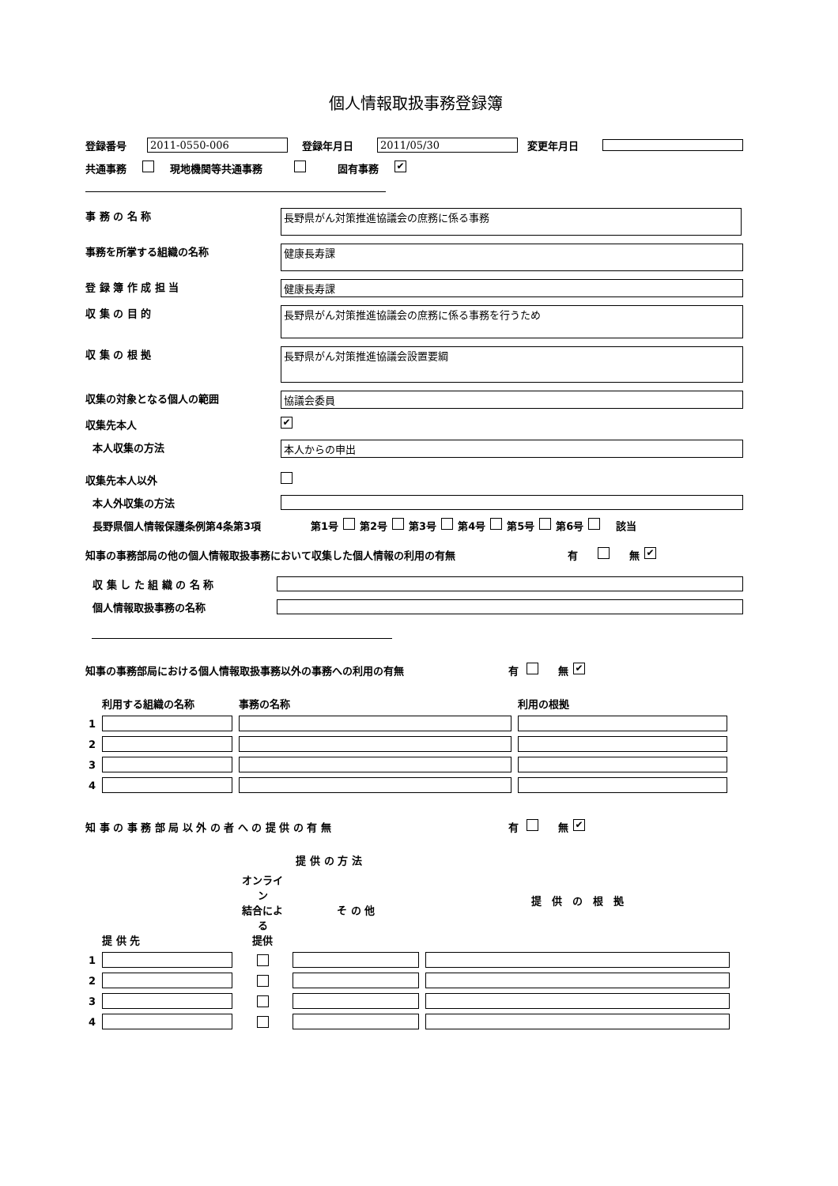個人情報取扱事務登録簿
登録番号 2011-0550-006 登録年月日 2011/05/30 変更年月日
共通事務 現地機関等共通事務 固有事務 ✔
事 務 の 名 称
長野県がん対策推進協議会の庶務に係る事務
事務を所掌する組織の名称
健康長寿課
登 録 簿 作 成 担 当 健康長寿課
収 集 の 目 的
長野県がん対策推進協議会の庶務に係る事務を行うため
収 集 の 根 拠
長野県がん対策推進協議会設置要綱
収集の対象となる個人の範囲 協議会委員
収集先本人 ✔
本人収集の方法 本人からの申出
収集先本人以外
本人外収集の方法
長野県個人情報保護条例第4条第3項 第1号 第2号 第3号 第4号 第5号 第6号 該当
知事の事務部局の他の個人情報取扱事務において収集した個人情報の利用の有無 有 無 ✔
収 集 し た 組 織 の 名 称
個人情報取扱事務の名称
知事の事務部局における個人情報取扱事務以外の事務への利用の有無 有 無 ✔
| | 利用する組織の名称 | 事務の名称 | 利用の根拠 |
| 1 | | | |
| 2 | | | |
| 3 | | | |
| 4 | | | |
知 事 の 事 務 部 局 以 外 の 者 へ の 提 供 の 有 無 有 無 ✔
| | 提 供 先 | 提 供 の 方 法 | | 提 供 の 根 拠 |
| | | オンライン 結合による 提供 | そ の 他 | |
| 1 | | | | |
| 2 | | | | |
| 3 | | | | |
| 4 | | | | |